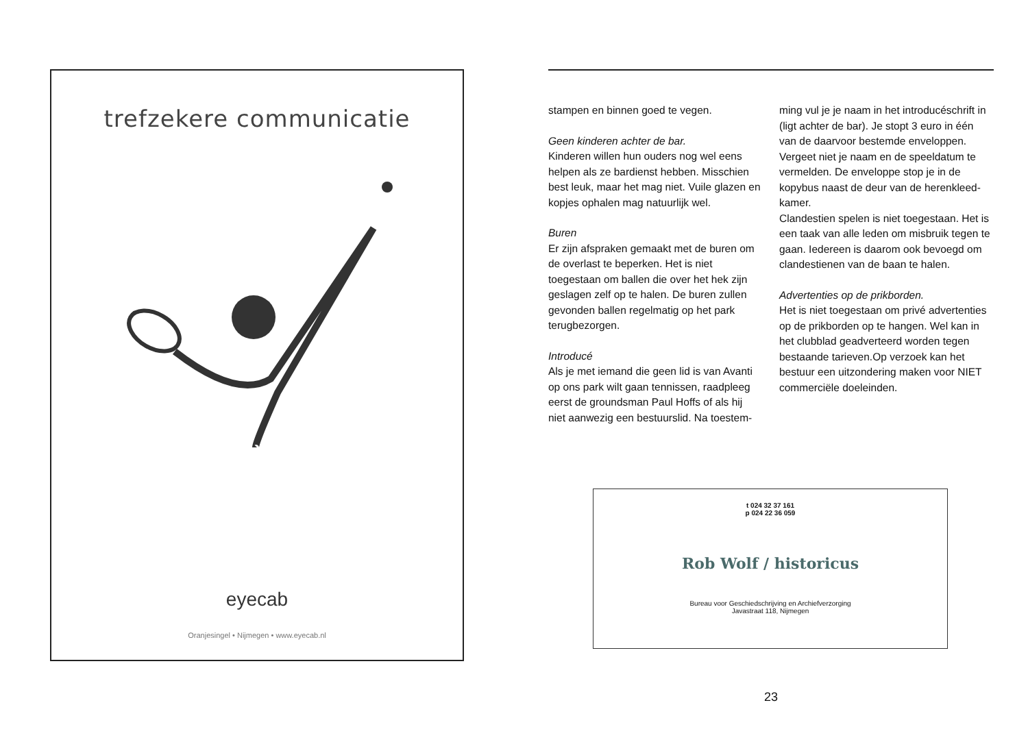trefzekere communicatie
eyecab
Oranjesingel • Nijmegen • www.eyecab.nl
stampen en binnen goed te vegen.
Geen kinderen achter de bar.
Kinderen willen hun ouders nog wel eens helpen als ze bardienst hebben. Misschien best leuk, maar het mag niet. Vuile glazen en kopjes ophalen mag natuurlijk wel.
Buren
Er zijn afspraken gemaakt met de buren om de overlast te beperken. Het is niet toegestaan om ballen die over het hek zijn geslagen zelf op te halen. De buren zullen gevonden ballen regelmatig op het park terugbezorgen.
Introducé
Als je met iemand die geen lid is van Avanti op ons park wilt gaan tennissen, raadpleeg eerst de groundsman Paul Hoffs of als hij niet aanwezig een bestuurslid. Na toestem-
ming vul je je naam in het introducéschrift in (ligt achter de bar). Je stopt 3 euro in één van de daarvoor bestemde enveloppen. Vergeet niet je naam en de speeldatum te vermelden. De enveloppe stop je in de kopybus naast de deur van de herenkleed-kamer.
Clandestien spelen is niet toegestaan. Het is een taak van alle leden om misbruik tegen te gaan. Iedereen is daarom ook bevoegd om clandestienen van de baan te halen.
Advertenties op de prikborden.
Het is niet toegestaan om privé advertenties op de prikborden op te hangen. Wel kan in het clubblad geadverteerd worden tegen bestaande tarieven.Op verzoek kan het bestuur een uitzondering maken voor NIET commerciële doeleinden.
t 024 32 37 161
p 024 22 36 059
Rob Wolf / historicus
Bureau voor Geschiedschrijving en Archiefverzorging
Javastraat 118, Nijmegen
23